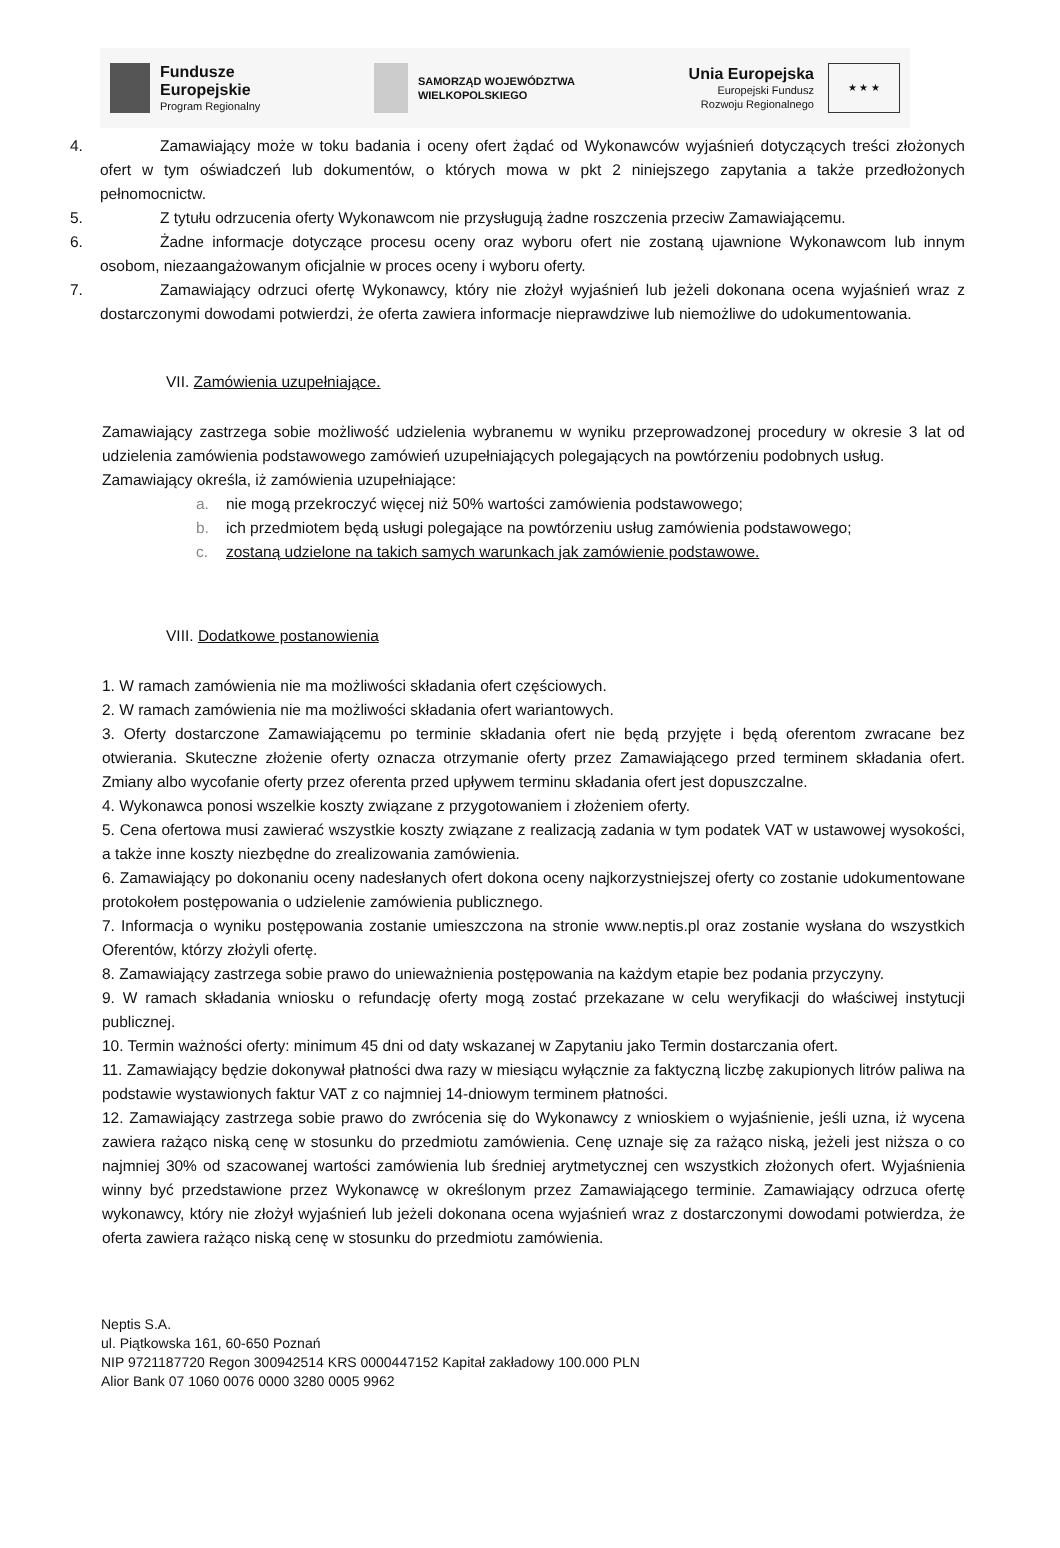Fundusze
Europejskie
Program Regionalny
SAMORZĄD WOJEWÓDZTWA
WIELKOPOLSKIEGO
Unia Europejska
Europejski Fundusz
Rozwoju Regionalnego
★ ★ ★
4. Zamawiający może w toku badania i oceny ofert żądać od Wykonawców wyjaśnień dotyczących treści złożonych ofert w tym oświadczeń lub dokumentów, o których mowa w pkt 2 niniejszego zapytania a także przedłożonych pełnomocnictw.
5. Z tytułu odrzucenia oferty Wykonawcom nie przysługują żadne roszczenia przeciw Zamawiającemu.
6. Żadne informacje dotyczące procesu oceny oraz wyboru ofert nie zostaną ujawnione Wykonawcom lub innym osobom, niezaangażowanym oficjalnie w proces oceny i wyboru oferty.
7. Zamawiający odrzuci ofertę Wykonawcy, który nie złożył wyjaśnień lub jeżeli dokonana ocena wyjaśnień wraz z dostarczonymi dowodami potwierdzi, że oferta zawiera informacje nieprawdziwe lub niemożliwe do udokumentowania.
VII. Zamówienia uzupełniające.
Zamawiający zastrzega sobie możliwość udzielenia wybranemu w wyniku przeprowadzonej procedury w okresie 3 lat od udzielenia zamówienia podstawowego zamówień uzupełniających polegających na powtórzeniu podobnych usług.
Zamawiający określa, iż zamówienia uzupełniające:
a. nie mogą przekroczyć więcej niż 50% wartości zamówienia podstawowego;
b. ich przedmiotem będą usługi polegające na powtórzeniu usług zamówienia podstawowego;
c. zostaną udzielone na takich samych warunkach jak zamówienie podstawowe.
VIII. Dodatkowe postanowienia
1. W ramach zamówienia nie ma możliwości składania ofert częściowych.
2. W ramach zamówienia nie ma możliwości składania ofert wariantowych.
3. Oferty dostarczone Zamawiającemu po terminie składania ofert nie będą przyjęte i będą oferentom zwracane bez otwierania. Skuteczne złożenie oferty oznacza otrzymanie oferty przez Zamawiającego przed terminem składania ofert. Zmiany albo wycofanie oferty przez oferenta przed upływem terminu składania ofert jest dopuszczalne.
4. Wykonawca ponosi wszelkie koszty związane z przygotowaniem i złożeniem oferty.
5. Cena ofertowa musi zawierać wszystkie koszty związane z realizacją zadania w tym podatek VAT w ustawowej wysokości, a także inne koszty niezbędne do zrealizowania zamówienia.
6. Zamawiający po dokonaniu oceny nadesłanych ofert dokona oceny najkorzystniejszej oferty co zostanie udokumentowane protokołem postępowania o udzielenie zamówienia publicznego.
7. Informacja o wyniku postępowania zostanie umieszczona na stronie www.neptis.pl oraz zostanie wysłana do wszystkich Oferentów, którzy złożyli ofertę.
8. Zamawiający zastrzega sobie prawo do unieważnienia postępowania na każdym etapie bez podania przyczyny.
9. W ramach składania wniosku o refundację oferty mogą zostać przekazane w celu weryfikacji do właściwej instytucji publicznej.
10. Termin ważności oferty: minimum 45 dni od daty wskazanej w Zapytaniu jako Termin dostarczania ofert.
11. Zamawiający będzie dokonywał płatności dwa razy w miesiącu wyłącznie za faktyczną liczbę zakupionych litrów paliwa na podstawie wystawionych faktur VAT z co najmniej 14-dniowym terminem płatności.
12. Zamawiający zastrzega sobie prawo do zwrócenia się do Wykonawcy z wnioskiem o wyjaśnienie, jeśli uzna, iż wycena zawiera rażąco niską cenę w stosunku do przedmiotu zamówienia. Cenę uznaje się za rażąco niską, jeżeli jest niższa o co najmniej 30% od szacowanej wartości zamówienia lub średniej arytmetycznej cen wszystkich złożonych ofert. Wyjaśnienia winny być przedstawione przez Wykonawcę w określonym przez Zamawiającego terminie. Zamawiający odrzuca ofertę wykonawcy, który nie złożył wyjaśnień lub jeżeli dokonana ocena wyjaśnień wraz z dostarczonymi dowodami potwierdza, że oferta zawiera rażąco niską cenę w stosunku do przedmiotu zamówienia.
Neptis S.A.
ul. Piątkowska 161, 60-650 Poznań
NIP 9721187720 Regon 300942514 KRS 0000447152 Kapitał zakładowy 100.000 PLN
Alior Bank 07 1060 0076 0000 3280 0005 9962